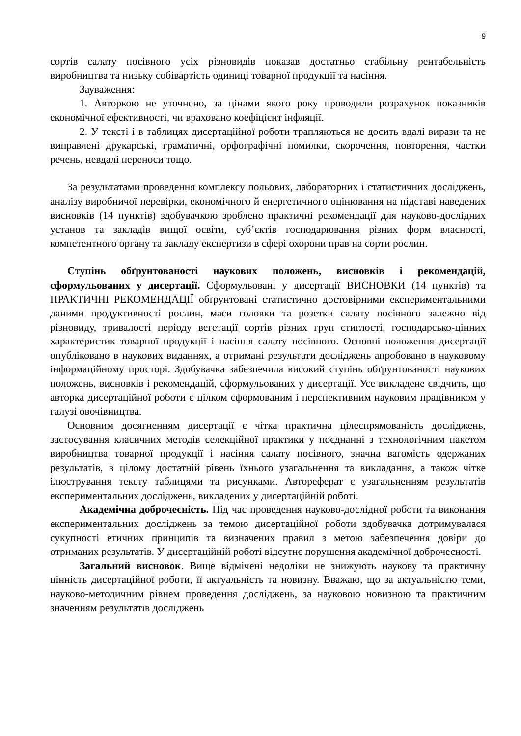9
сортів салату посівного усіх різновидів показав достатньо стабільну рентабельність виробництва та низьку собівартість одиниці товарної продукції та насіння.
Зауваження:
1. Авторкою не уточнено, за цінами якого року проводили розрахунок показників економічної ефективності, чи враховано коефіцієнт інфляції.
2. У тексті і в таблицях дисертаційної роботи трапляються не досить вдалі вирази та не виправлені друкарські, граматичні, орфографічні помилки, скорочення, повторення, частки речень, невдалі переноси тощо.
За результатами проведення комплексу польових, лабораторних і статистичних досліджень, аналізу виробничої перевірки, економічного й енергетичного оцінювання на підставі наведених висновків (14 пунктів) здобувачкою зроблено практичні рекомендації для науково-дослідних установ та закладів вищої освіти, суб’єктів господарювання різних форм власності, компетентного органу та закладу експертизи в сфері охорони прав на сорти рослин.
Ступінь обґрунтованості наукових положень, висновків і рекомендацій, сформульованих у дисертації. Сформульовані у дисертації ВИСНОВКИ (14 пунктів) та ПРАКТИЧНІ РЕКОМЕНДАЦІЇ обґрунтовані статистично достовірними експериментальними даними продуктивності рослин, маси головки та розетки салату посівного залежно від різновиду, тривалості періоду вегетації сортів різних груп стиглості, господарсько-цінних характеристик товарної продукції і насіння салату посівного. Основні положення дисертації опубліковано в наукових виданнях, а отримані результати досліджень апробовано в науковому інформаційному просторі. Здобувачка забезпечила високий ступінь обґрунтованості наукових положень, висновків і рекомендацій, сформульованих у дисертації. Усе викладене свідчить, що авторка дисертаційної роботи є цілком сформованим і перспективним науковим працівником у галузі овочівництва.
Основним досягненням дисертації є чітка практична цілеспрямованість досліджень, застосування класичних методів селекційної практики у поєднанні з технологічним пакетом виробництва товарної продукції і насіння салату посівного, значна вагомість одержаних результатів, в цілому достатній рівень їхнього узагальнення та викладання, а також чітке ілюстрування тексту таблицями та рисунками. Автореферат є узагальненням результатів експериментальних досліджень, викладених у дисертаційній роботі.
Академічна доброчесність. Під час проведення науково-дослідної роботи та виконання експериментальних досліджень за темою дисертаційної роботи здобувачка дотримувалася сукупності етичних принципів та визначених правил з метою забезпечення довіри до отриманих результатів. У дисертаційній роботі відсутнє порушення академічної доброчесності.
Загальний висновок. Вище відмічені недоліки не знижують наукову та практичну цінність дисертаційної роботи, її актуальність та новизну. Вважаю, що за актуальністю теми, науково-методичним рівнем проведення досліджень, за науковою новизною та практичним значенням результатів досліджень